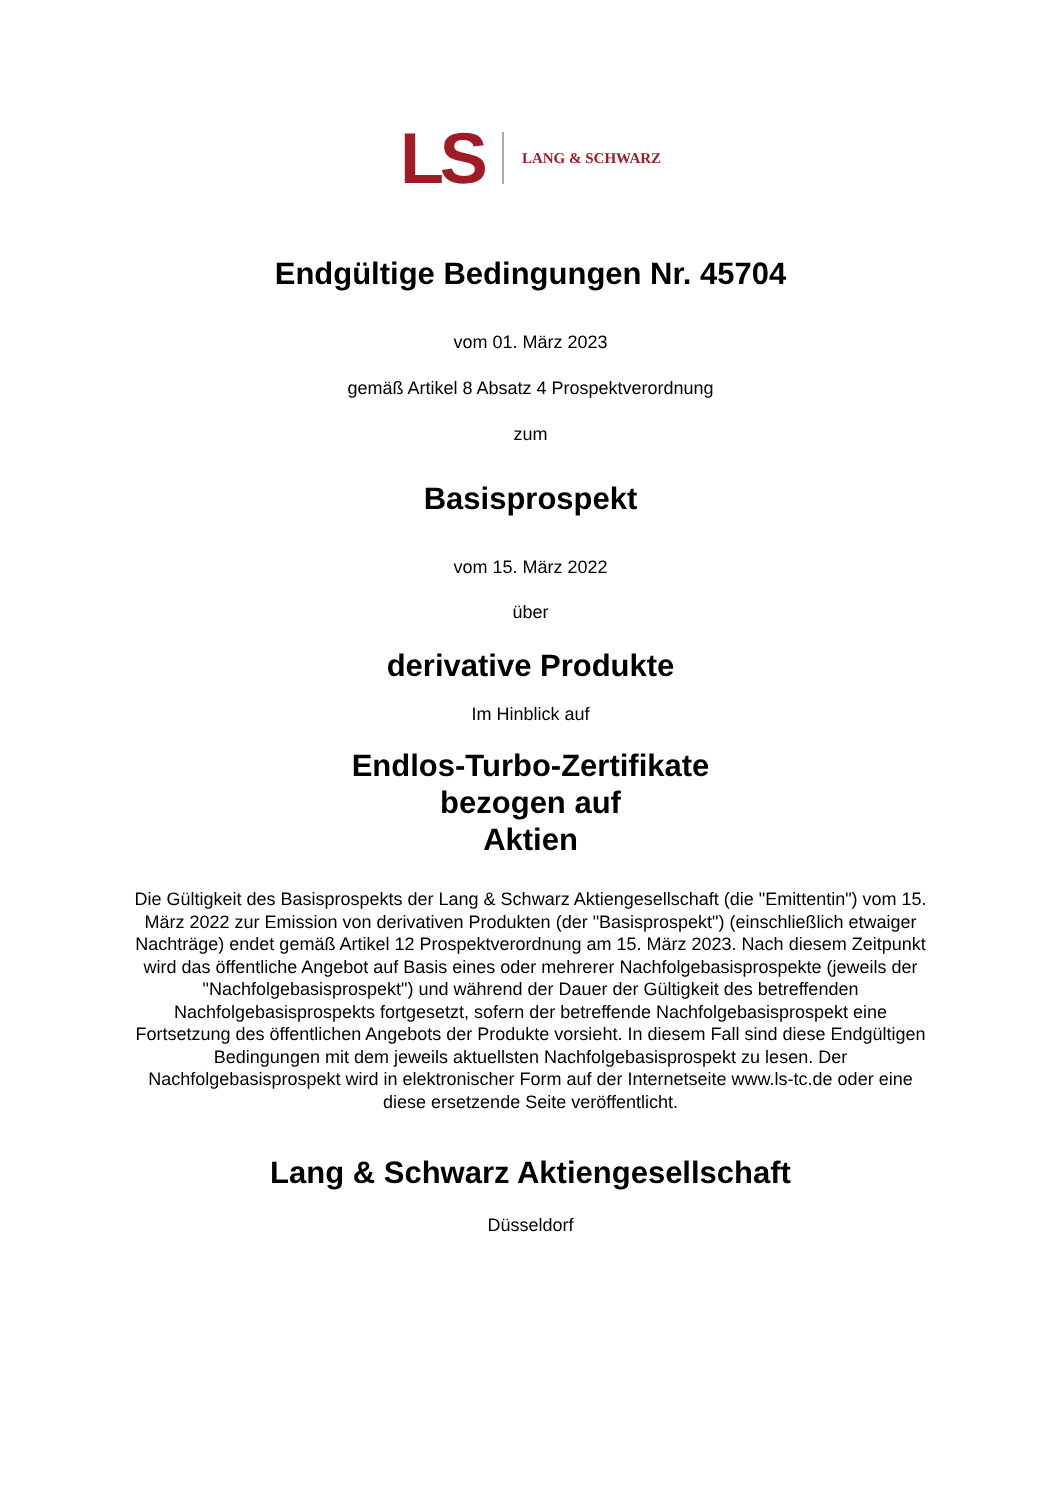LS LANG & SCHWARZ
Endgültige Bedingungen Nr. 45704
vom 01. März 2023
gemäß Artikel 8 Absatz 4 Prospektverordnung
zum
Basisprospekt
vom 15. März 2022
über
derivative Produkte
Im Hinblick auf
Endlos-Turbo-Zertifikate
bezogen auf
Aktien
Die Gültigkeit des Basisprospekts der Lang & Schwarz Aktiengesellschaft (die "Emittentin") vom 15. März 2022 zur Emission von derivativen Produkten (der "Basisprospekt") (einschließlich etwaiger Nachträge) endet gemäß Artikel 12 Prospektverordnung am 15. März 2023. Nach diesem Zeitpunkt wird das öffentliche Angebot auf Basis eines oder mehrerer Nachfolgebasisprospekte (jeweils der "Nachfolgebasisprospekt") und während der Dauer der Gültigkeit des betreffenden Nachfolgebasisprospekts fortgesetzt, sofern der betreffende Nachfolgebasisprospekt eine Fortsetzung des öffentlichen Angebots der Produkte vorsieht. In diesem Fall sind diese Endgültigen Bedingungen mit dem jeweils aktuellsten Nachfolgebasisprospekt zu lesen. Der Nachfolgebasisprospekt wird in elektronischer Form auf der Internetseite www.ls-tc.de oder eine diese ersetzende Seite veröffentlicht.
Lang & Schwarz Aktiengesellschaft
Düsseldorf